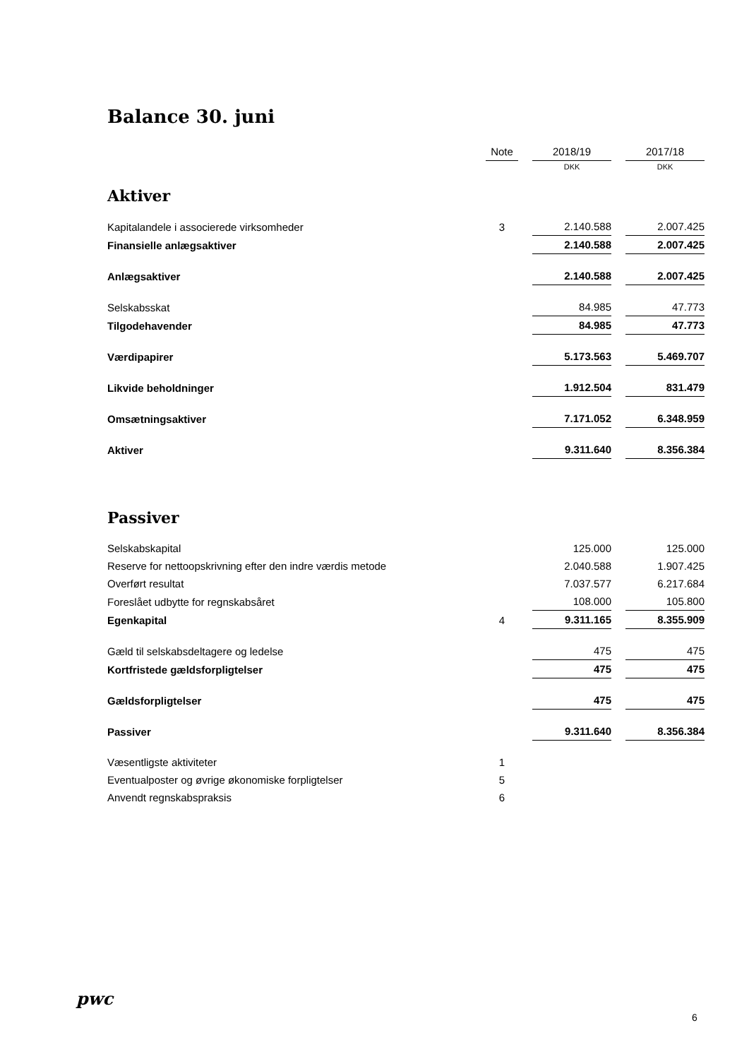Balance 30. juni
| | Note | | 2018/19 | | 2017/18 |
| | | | DKK | | DKK |
| Aktiver | | | | | |
| Kapitalandele i associerede virksomheder | 3 | | 2.140.588 | | 2.007.425 |
| Finansielle anlægsaktiver | | | 2.140.588 | | 2.007.425 |
| Anlægsaktiver | | | 2.140.588 | | 2.007.425 |
| Selskabsskat | | | 84.985 | | 47.773 |
| Tilgodehavender | | | 84.985 | | 47.773 |
| Værdipapirer | | | 5.173.563 | | 5.469.707 |
| Likvide beholdninger | | | 1.912.504 | | 831.479 |
| Omsætningsaktiver | | | 7.171.052 | | 6.348.959 |
| Aktiver | | | 9.311.640 | | 8.356.384 |
| Passiver | | | | | |
| Selskabskapital | | | 125.000 | | 125.000 |
| Reserve for nettoopskrivning efter den indre værdis metode | | | 2.040.588 | | 1.907.425 |
| Overført resultat | | | 7.037.577 | | 6.217.684 |
| Foreslået udbytte for regnskabsåret | | | 108.000 | | 105.800 |
| Egenkapital | 4 | | 9.311.165 | | 8.355.909 |
| Gæld til selskabsdeltagere og ledelse | | | 475 | | 475 |
| Kortfristede gældsforpligtelser | | | 475 | | 475 |
| Gældsforpligtelser | | | 475 | | 475 |
| Passiver | | | 9.311.640 | | 8.356.384 |
| Væsentligste aktiviteter | 1 | | | | |
| Eventualposter og øvrige økonomiske forpligtelser | 5 | | | | |
| Anvendt regnskabspraksis | 6 | | | | |
pwc
6